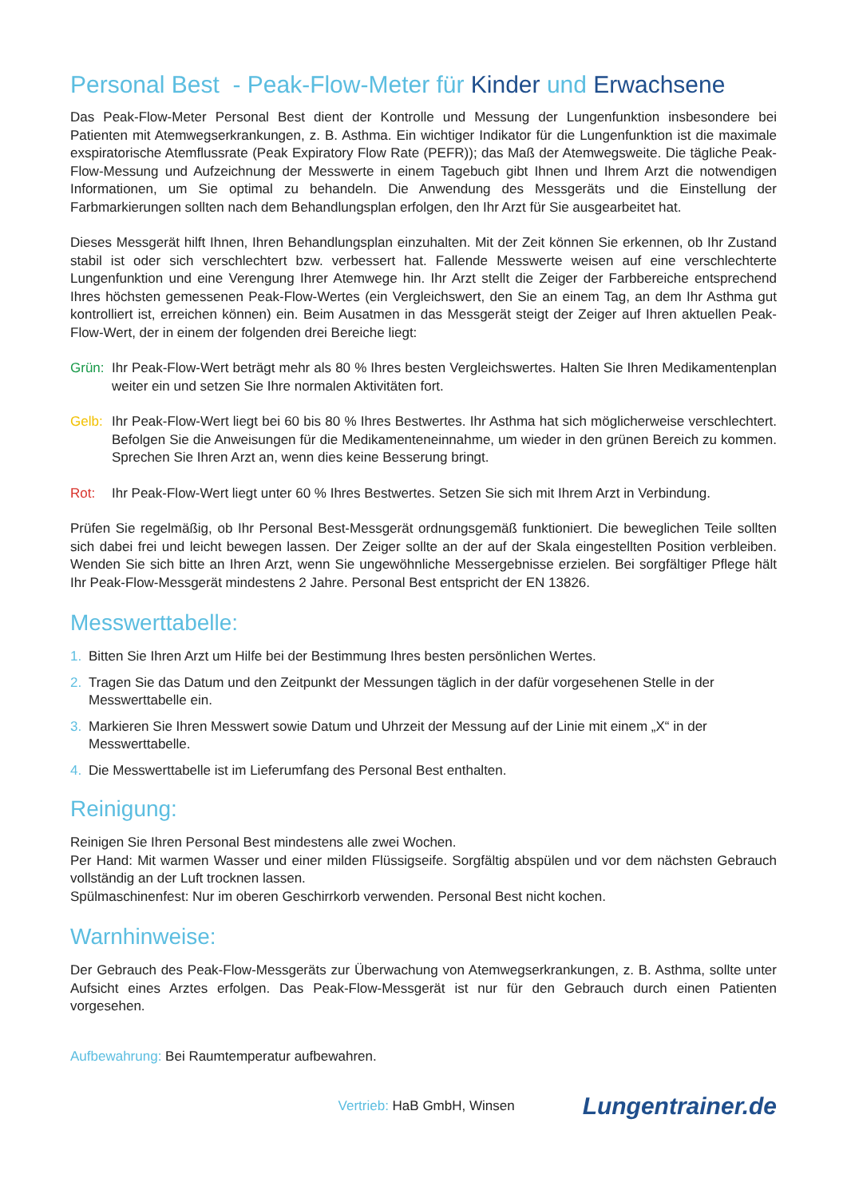Personal Best - Peak-Flow-Meter für Kinder und Erwachsene
Das Peak-Flow-Meter Personal Best dient der Kontrolle und Messung der Lungenfunktion insbesondere bei Patienten mit Atemwegserkrankungen, z. B. Asthma. Ein wichtiger Indikator für die Lungenfunktion ist die maximale exspiratorische Atemflussrate (Peak Expiratory Flow Rate (PEFR)); das Maß der Atemwegsweite. Die tägliche Peak-Flow-Messung und Aufzeichnung der Messwerte in einem Tagebuch gibt Ihnen und Ihrem Arzt die notwendigen Informationen, um Sie optimal zu behandeln. Die Anwendung des Messgeräts und die Einstellung der Farbmarkierungen sollten nach dem Behandlungsplan erfolgen, den Ihr Arzt für Sie ausgearbeitet hat.
Dieses Messgerät hilft Ihnen, Ihren Behandlungsplan einzuhalten. Mit der Zeit können Sie erkennen, ob Ihr Zustand stabil ist oder sich verschlechtert bzw. verbessert hat. Fallende Messwerte weisen auf eine verschlechterte Lungenfunktion und eine Verengung Ihrer Atemwege hin. Ihr Arzt stellt die Zeiger der Farbbereiche entsprechend Ihres höchsten gemessenen Peak-Flow-Wertes (ein Vergleichswert, den Sie an einem Tag, an dem Ihr Asthma gut kontrolliert ist, erreichen können) ein. Beim Ausatmen in das Messgerät steigt der Zeiger auf Ihren aktuellen Peak-Flow-Wert, der in einem der folgenden drei Bereiche liegt:
Grün: Ihr Peak-Flow-Wert beträgt mehr als 80 % Ihres besten Vergleichswertes. Halten Sie Ihren Medikamentenplan weiter ein und setzen Sie Ihre normalen Aktivitäten fort.
Gelb: Ihr Peak-Flow-Wert liegt bei 60 bis 80 % Ihres Bestwertes. Ihr Asthma hat sich möglicherweise verschlechtert. Befolgen Sie die Anweisungen für die Medikamenteneinnahme, um wieder in den grünen Bereich zu kommen. Sprechen Sie Ihren Arzt an, wenn dies keine Besserung bringt.
Rot: Ihr Peak-Flow-Wert liegt unter 60 % Ihres Bestwertes. Setzen Sie sich mit Ihrem Arzt in Verbindung.
Prüfen Sie regelmäßig, ob Ihr Personal Best-Messgerät ordnungsgemäß funktioniert. Die beweglichen Teile sollten sich dabei frei und leicht bewegen lassen. Der Zeiger sollte an der auf der Skala eingestellten Position verbleiben. Wenden Sie sich bitte an Ihren Arzt, wenn Sie ungewöhnliche Messergebnisse erzielen. Bei sorgfältiger Pflege hält Ihr Peak-Flow-Messgerät mindestens 2 Jahre. Personal Best entspricht der EN 13826.
Messwerttabelle:
1. Bitten Sie Ihren Arzt um Hilfe bei der Bestimmung Ihres besten persönlichen Wertes.
2. Tragen Sie das Datum und den Zeitpunkt der Messungen täglich in der dafür vorgesehenen Stelle in der Messwerttabelle ein.
3. Markieren Sie Ihren Messwert sowie Datum und Uhrzeit der Messung auf der Linie mit einem „X“ in der Messwerttabelle.
4. Die Messwerttabelle ist im Lieferumfang des Personal Best enthalten.
Reinigung:
Reinigen Sie Ihren Personal Best mindestens alle zwei Wochen.
Per Hand: Mit warmen Wasser und einer milden Flüssigseife. Sorgfältig abspülen und vor dem nächsten Gebrauch vollständig an der Luft trocknen lassen.
Spülmaschinenfest: Nur im oberen Geschirrkorb verwenden. Personal Best nicht kochen.
Warnhinweise:
Der Gebrauch des Peak-Flow-Messgeräts zur Überwachung von Atemwegserkrankungen, z. B. Asthma, sollte unter Aufsicht eines Arztes erfolgen. Das Peak-Flow-Messgerät ist nur für den Gebrauch durch einen Patienten vorgesehen.
Aufbewahrung: Bei Raumtemperatur aufbewahren.
Vertrieb: HaB GmbH, Winsen Lungentrainer.de